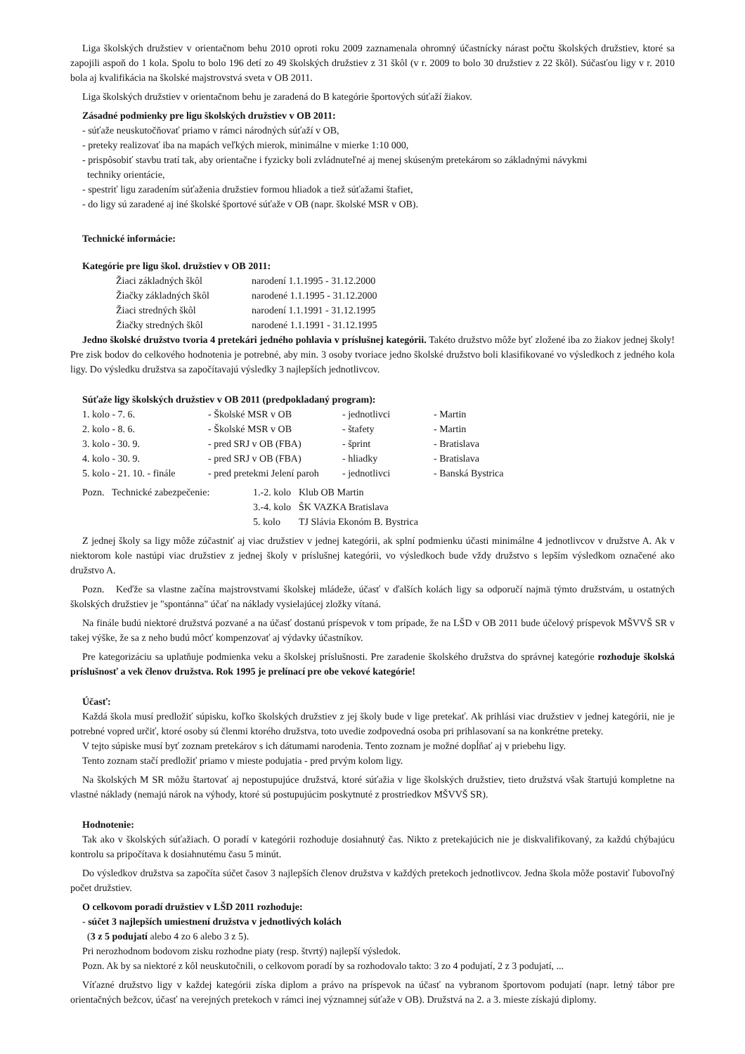Liga školských družstiev v orientačnom behu 2010 oproti roku 2009 zaznamenala ohromný účastnícky nárast počtu školských družstiev, ktoré sa zapojili aspoň do 1 kola. Spolu to bolo 196 detí zo 49 školských družstiev z 31 škôl (v r. 2009 to bolo 30 družstiev z 22 škôl). Súčasťou ligy v r. 2010 bola aj kvalifikácia na školské majstrovstvá sveta v OB 2011.
Liga školských družstiev v orientačnom behu je zaradená do B kategórie športových súťaží žiakov.
Zásadné podmienky pre ligu školských družstiev v OB 2011:
- súťaže neuskutočňovať priamo v rámci národných súťaží v OB,
- preteky realizovať iba na mapách veľkých mierok, minimálne v mierke 1:10 000,
- prispôsobiť stavbu tratí tak, aby orientačne i fyzicky boli zvládnuteľné aj menej skúseným pretekárom so základnými návykmi
techniky orientácie,
- spestriť ligu zaradením súťaženia družstiev formou hliadok a tiež súťažami štafiet,
- do ligy sú zaradené aj iné školské športové súťaže v OB (napr. školské MSR v OB).
Technické informácie:
Kategórie pre ligu škol. družstiev v OB 2011:
| Žiaci základných škôl | narodení 1.1.1995 - 31.12.2000 |
| Žiačky základných škôl | narodené 1.1.1995 - 31.12.2000 |
| Žiaci stredných škôl | narodení 1.1.1991 - 31.12.1995 |
| Žiačky stredných škôl | narodené 1.1.1991 - 31.12.1995 |
Jedno školské družstvo tvoria 4 pretekári jedného pohlavia v príslušnej kategórii. Takéto družstvo môže byť zložené iba zo žiakov jednej školy! Pre zisk bodov do celkového hodnotenia je potrebné, aby min. 3 osoby tvoriace jedno školské družstvo boli klasifikované vo výsledkoch z jedného kola ligy. Do výsledku družstva sa započítavajú výsledky 3 najlepších jednotlivcov.
Súťaže ligy školských družstiev v OB 2011 (predpokladaný program):
| 1. kolo - 7. 6. | - Školské MSR v OB | - jednotlivci | - Martin |
| 2. kolo - 8. 6. | - Školské MSR v OB | - štafety | - Martin |
| 3. kolo - 30. 9. | - pred SRJ v OB (FBA) | - šprint | - Bratislava |
| 4. kolo - 30. 9. | - pred SRJ v OB (FBA) | - hliadky | - Bratislava |
| 5. kolo - 21. 10. - finále | - pred pretekmi Jelení paroh | - jednotlivci | - Banská Bystrica |
| Pozn. Technické zabezpečenie: | 1.-2. kolo | Klub OB Martin |
| | 3.-4. kolo | ŠK VAZKA Bratislava |
| | 5. kolo | TJ Slávia Ekonóm B. Bystrica |
Z jednej školy sa ligy môže zúčastniť aj viac družstiev v jednej kategórii, ak splní podmienku účasti minimálne 4 jednotlivcov v družstve A. Ak v niektorom kole nastúpi viac družstiev z jednej školy v príslušnej kategórii, vo výsledkoch bude vždy družstvo s lepším výsledkom označené ako družstvo A.
Pozn. Keďže sa vlastne začína majstrovstvami školskej mládeže, účasť v ďalších kolách ligy sa odporučí najmä týmto družstvám, u ostatných školských družstiev je "spontánna" účať na náklady vysielajúcej zložky vítaná.
Na finále budú niektoré družstvá pozvané a na účasť dostanú príspevok v tom prípade, že na LŠD v OB 2011 bude účelový príspevok MŠVVŠ SR v takej výške, že sa z neho budú môcť kompenzovať aj výdavky účastníkov.
Pre kategorizáciu sa uplatňuje podmienka veku a školskej príslušnosti. Pre zaradenie školského družstva do správnej kategórie rozhoduje školská príslušnosť a vek členov družstva. Rok 1995 je prelínací pre obe vekové kategórie!
Účasť:
Každá škola musí predložiť súpisku, koľko školských družstiev z jej školy bude v lige pretekať. Ak prihlási viac družstiev v jednej kategórii, nie je potrebné vopred určiť, ktoré osoby sú členmi ktorého družstva, toto uvedie zodpovedná osoba pri prihlasovaní sa na konkrétne preteky.
V tejto súpiske musí byť zoznam pretekárov s ich dátumami narodenia. Tento zoznam je možné dopĺňať aj v priebehu ligy.
Tento zoznam stačí predložiť priamo v mieste podujatia - pred prvým kolom ligy.
Na školských M SR môžu štartovať aj nepostupujúce družstvá, ktoré súťažia v lige školských družstiev, tieto družstvá však štartujú kompletne na vlastné náklady (nemajú nárok na výhody, ktoré sú postupujúcim poskytnuté z prostriedkov MŠVVŠ SR).
Hodnotenie:
Tak ako v školských súťažiach. O poradí v kategórii rozhoduje dosiahnutý čas. Nikto z pretekajúcich nie je diskvalifikovaný, za každú chýbajúcu kontrolu sa pripočítava k dosiahnutému času 5 minút.
Do výsledkov družstva sa započíta súčet časov 3 najlepších členov družstva v každých pretekoch jednotlivcov. Jedna škola môže postaviť ľubovoľný počet družstiev.
O celkovom poradí družstiev v LŠD 2011 rozhoduje:
- súčet 3 najlepších umiestnení družstva v jednotlivých kolách
(3 z 5 podujatí alebo 4 zo 6 alebo 3 z 5).
Pri nerozhodnom bodovom zisku rozhodne piaty (resp. štvrtý) najlepší výsledok.
Pozn. Ak by sa niektoré z kôl neuskutočnili, o celkovom poradí by sa rozhodovalo takto: 3 zo 4 podujatí, 2 z 3 podujatí, ...
Víťazné družstvo ligy v každej kategórii získa diplom a právo na príspevok na účasť na vybranom športovom podujatí (napr. letný tábor pre orientačných bežcov, účasť na verejných pretekoch v rámci inej významnej súťaže v OB). Družstvá na 2. a 3. mieste získajú diplomy.